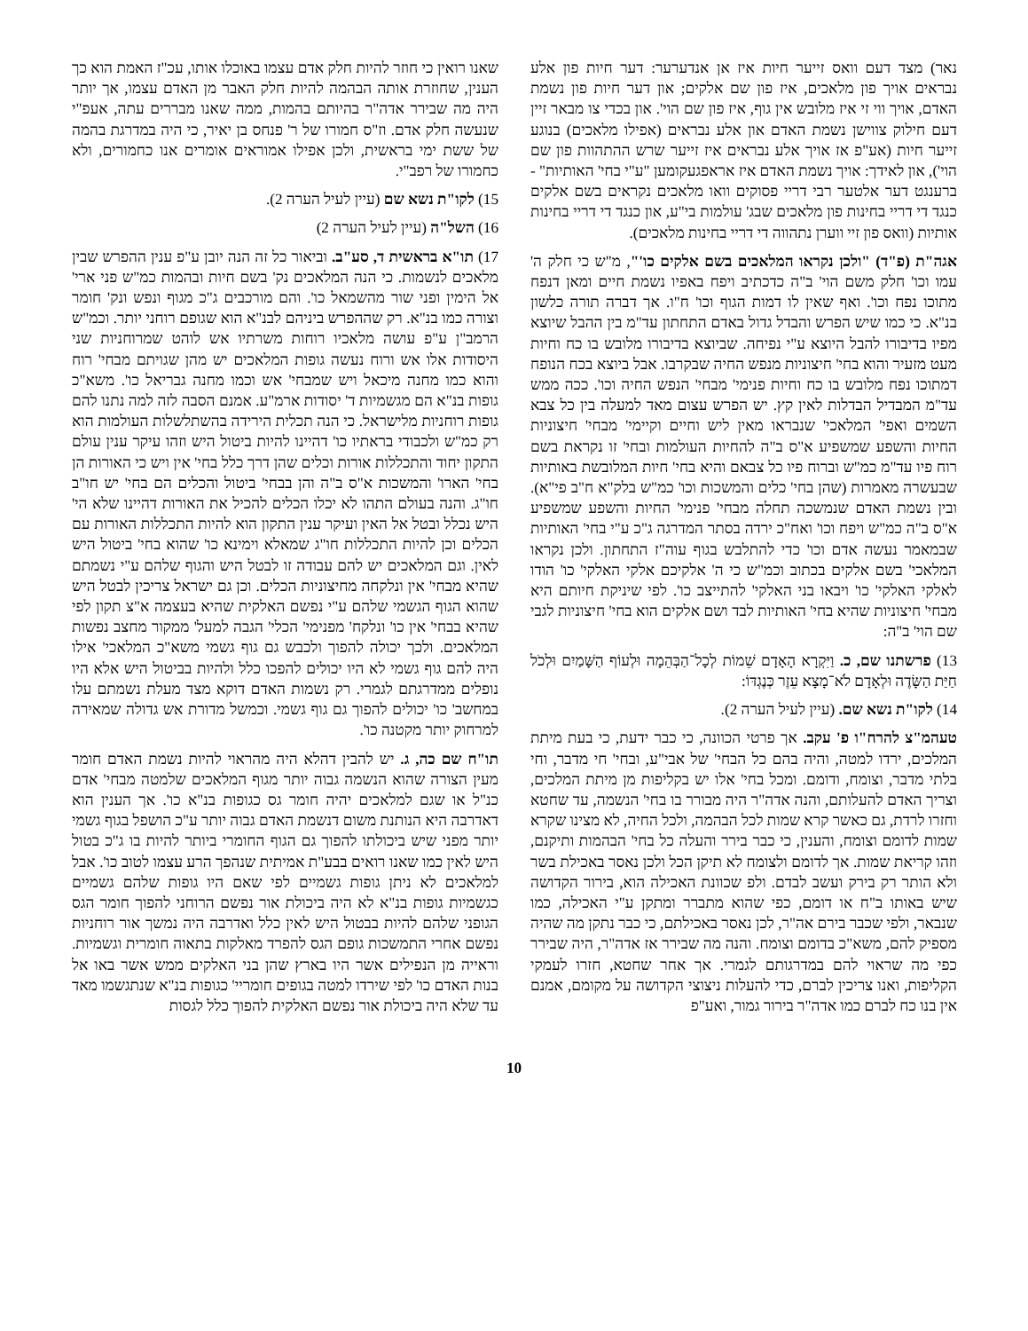נאר) מצד דעם וואס זייער חיות איז אן אנדערער: דער חיות פון אלע נבראים אויך פון מלאכים, איז פון שם אלקים; און דער חיות פון נשמת האדם, אויך ווי זי איז מלובש אין גוף, איז פון שם הוי'. און בכדי צו מבאר זיין דעם חילוק צווישן נשמת האדם און אלע נבראים (אפילו מלאכים) בנוגע זייער חיות (אע"פ אז אויך אלע נבראים איז זייער שרש ההתהוות פון שם הוי'), און לאידך: אויך נשמת האדם איז אראפגעקומען "ע"י בחי' האותיות" - ברענגט דער אלטער רבי דריי פסוקים וואו מלאכים נקראים בשם אלקים כנגד די דריי בחינות פון מלאכים שבג' עולמות בי"ע, און כנגד די דריי בחינות אותיות (וואס פון זיי ווערן נתהווה די דריי בחינות מלאכים).
אגה"ת (פ"ד) "ולכן נקראו המלאכים בשם אלקים כו'", מ"ש כי חלק ה' עמו וכו' חלק משם הוי' ב"ה כדכתיב ויפח באפיו נשמת חיים ומאן דנפח מתוכו נפח וכו'. ואף שאין לו דמות הגוף וכו' ח"ו. אך דברה תורה כלשון בנ"א. כי כמו שיש הפרש והבדל גדול באדם התחתון עד"מ בין ההבל שיוצא מפיו בדיבורו להבל היוצא ע"י נפיחה. שביוצא בדיבורו מלובש בו כח וחיות מעט מזעיר והוא בחי' חיצוניות מנפש החיה שבקרבו. אבל ביוצא בכח הנופח דמתוכו נפח מלובש בו כח וחיות פנימי' מבחי' הנפש החיה וכו'. ככה ממש עד"מ המבדיל הבדלות לאין קץ. יש הפרש עצום מאד למעלה בין כל צבא השמים ואפי' המלאכי' שנבראו מאין ליש וחיים וקיימי' מבחי' חיצוניות החיות והשפע שמשפיע א"ס ב"ה להחיות העולמות ובחי' זו נקראת בשם רוח פיו עד"מ כמ"ש וברוח פיו כל צבאם והיא בחי' חיות המלובשת באותיות שבעשרה מאמרות (שהן בחי' כלים והמשכות וכו' כמ"ש בלק"א ח"ב פי"א). ובין נשמת האדם שנמשכה תחלה מבחי' פנימי' החיות והשפע שמשפיע א"ס ב"ה כמ"ש ויפח וכו' ואח"כ ירדה בסתר המדרגה ג"כ ע"י בחי' האותיות שבמאמר נעשה אדם וכו' כדי להתלבש בגוף עוה"ז התחתון. ולכן נקראו המלאכי' בשם אלקים בכתוב וכמ"ש כי ה' אלקיכם אלקי האלקי' כו' הודו לאלקי האלקי' כו' ויבאו בני האלקי' להתייצב כו'. לפי שיניקת חיותם היא מבחי' חיצוניות שהיא בחי' האותיות לבד ושם אלקים הוא בחי' חיצוניות לגבי שם הוי' ב"ה:
13) פרשתנו שם, כ. וַיִּקְרָא הָאָדָם שֵׁמוֹת לְכָל־הַבְּהֵמָה וּלְעוֹף הַשָּׁמַיִם וּלְכֹל חַיַּת הַשָּׂדֶה וּלְאָדָם לֹא־מָצָא עֵזֶר כְּנֶגְדּוֹ:
14) לקו"ת נשא שם. (עיין לעיל הערה 2).
טעהמ"צ להרח"ו פ' עקב. אך פרטי הכוונה, כי כבר ידעת, כי בעת מיתת המלכים, ירדו למטה, והיה בהם כל הבחי' של אבי"ע, ובחי' חי מדבר, וחי בלתי מדבר, וצומח, ודומם. ומכל בחי' אלו יש בקליפות מן מיתת המלכים, וצריך האדם להעלותם, והנה אדה"ר היה מבורר בו בחי' הנשמה, עד שחטא וחזרו לרדת, גם כאשר קרא שמות לכל הבהמה, ולכל החיה, לא מצינו שקרא שמות לדומם וצומח, והענין, כי כבר בירר והעלה כל בחי' הבהמות ותיקנם, וזהו קריאת שמות. אך לדומם ולצומח לא תיקן הכל ולכן נאסר באכילת בשר ולא הותר רק בירק ועשב לבדם. ולפ שכוונת האכילה הוא, בירור הקדושה שיש באותו ב"ח או דומם, כפי שהוא מתברר ומתקן ע"י האכילה, כמו שנבאר, ולפי שכבר בירם אה"ר, לכן נאסר באכילתם, כי כבר נתקן מה שהיה מספיק להם, משא"כ בדומם וצומח. והנה מה שבירר אז אדה"ר, היה שבירר כפי מה שראוי להם במדרגותם לגמרי. אך אחר שחטא, חזרו לעמקי הקליפות, ואנו צריכין לברם, כדי להעלות ניצוצי הקדושה על מקומם, אמנם אין בנו כח לברם כמו אדה"ר בירור גמור, ואע"פ
שאנו רואין כי חוזר להיות חלק אדם עצמו באוכלו אותו, עכ"ז האמת הוא כך הענין, שחוזרת אותה הבהמה להיות חלק האבר מן האדם עצמו, אך יותר היה מה שבירר אדה"ר בהיותם בהמות, ממה שאנו מבררים עתה, אעפ"י שנעשה חלק אדם. וז"ס חמורו של ר' פנחס בן יאיר, כי היה במדרגת בהמה של ששת ימי בראשית, ולכן אפילו אמוראים אומרים אנו כחמורים, ולא כחמורו של רפב"י.
15) לקו"ת נשא שם (עיין לעיל הערה 2).
16) השל"ה (עיין לעיל הערה 2)
17) תו"א בראשית ד, סע"ב. וביאור כל זה הנה יובן ע"פ ענין ההפרש שבין מלאכים לנשמות. כי הנה המלאכים נק' בשם חיות ובהמות כמ"ש פני ארי' אל הימין ופני שור מהשמאל כו'. והם מורכבים ג"כ מגוף ונפש ונק' חומר וצורה כמו בנ"א. רק שההפרש ביניהם לבנ"א הוא שגופם רוחני יותר. וכמ"ש הרמב"ן ע"פ עושה מלאכיו רוחות משרתיו אש לוהט שמרוחניות שני היסודות אלו אש ורוח נעשה גופות המלאכים יש מהן שגויתם מבחי' רוח והוא כמו מחנה מיכאל ויש שמבחי' אש וכמו מחנה גבריאל כו'. משא"כ גופות בנ"א הם מגשמיות ד' יסודות ארמ"ע. אמנם הסבה לזה למה נתנו להם גופות רוחניות מלישראל. כי הנה תכלית הירידה בהשתלשלות העולמות הוא רק כמ"ש ולכבודי בראתיו כו' דהיינו להיות ביטול היש וזהו עיקר ענין עולם התקון יחוד והתכללות אורות וכלים שהן דרך כלל בחי' אין ויש כי האורות הן בחי' הארו' והמשכות א"ס ב"ה והן בבחי' ביטול והכלים הם בחי' יש חו"ב חו"ג. והנה בעולם התהו לא יכלו הכלים להכיל את האורות דהיינו שלא הי' היש נכלל ובטל אל האין ועיקר ענין התקון הוא להיות התכללות האורות עם הכלים וכן להיות התכללות חו"ג שמאלא וימינא כו' שהוא בחי' ביטול היש לאין. וגם המלאכים יש להם עבודה זו לבטל היש והגוף שלהם ע"י נשמתם שהיא מבחי' אין ונלקחה מחיצוניות הכלים. וכן גם ישראל צריכין לבטל היש שהוא הגוף הגשמי שלהם ע"י נפשם האלקית שהיא בעצמה א"צ תקון לפי שהיא בבחי' אין כו' ונלקח' מפנימי' הכלי' הגבה למעל' ממקור מחצב נפשות המלאכים. ולכך יכולה להפוך ולכבש גם גוף גשמי משא"כ המלאכי' אילו היה להם גוף גשמי לא היו יכולים להפכו כלל ולהיות בביטול היש אלא היו נופלים ממדרגתם לגמרי. רק נשמות האדם דוקא מצד מעלת נשמתם עלו במחשב' כו' יכולים להפוך גם גוף גשמי. וכמשל מדורת אש גדולה שמאירה למרחוק יותר מקטנה כו'.
תו"ח שם כה, ג. יש להבין דהלא היה מהראוי להיות נשמת האדם חומר מעין הצורה שהוא הנשמה גבוה יותר מגוף המלאכים שלמטה מבחי' אדם כנ"ל או שגם למלאכים יהיה חומר גס כגופות בנ"א כו'. אך הענין הוא דאדרבה היא הנותנת משום דנשמת האדם גבוה יותר ע"כ הושפל בגוף גשמי יותר מפני שיש ביכולתו להפוך גם הגוף החומרי ביותר להיות בו ג"כ בטול היש לאין כמו שאנו רואים בבע"ת אמיתית שנהפך הרע עצמו לטוב כו'. אבל למלאכים לא ניתן גופות גשמיים לפי שאם היו גופות שלהם גשמיים כגשמיות גופות בנ"א לא היה ביכולת אור נפשם הרוחני להפוך חומר הגס הגופני שלהם להיות בבטול היש לאין כלל ואדרבה היה נמשך אור רוחניות נפשם אחרי התמשכות גופם הגס להפרד מאלקות בתאוה חומרית וגשמיות. וראייה מן הנפילים אשר היו בארץ שהן בני האלקים ממש אשר באו אל בנות האדם כו' לפי שירדו למטה בגופים חומריי' כגופות בנ"א שנתגשמו מאד עד שלא היה ביכולת אור נפשם האלקית להפוך כלל לגסות
10